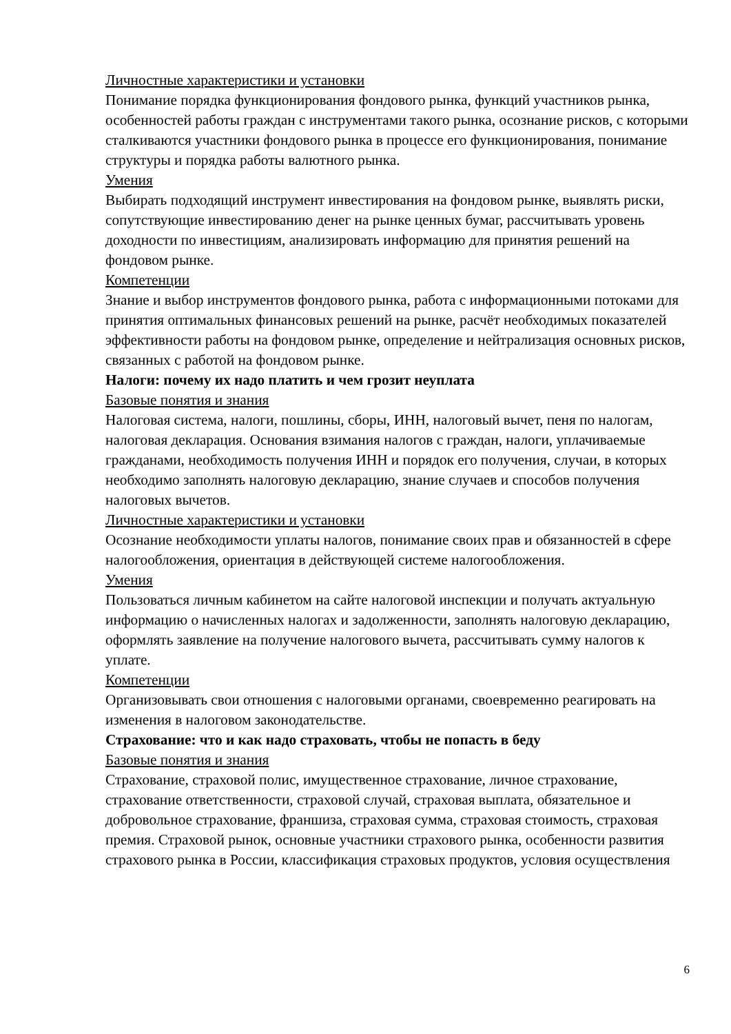Личностные характеристики и установки
Понимание порядка функционирования фондового рынка, функций участников рынка, особенностей работы граждан с инструментами такого рынка, осознание рисков, с которыми сталкиваются участники фондового рынка в процессе его функционирования, понимание структуры и порядка работы валютного рынка.
Умения
Выбирать подходящий инструмент инвестирования на фондовом рынке, выявлять риски, сопутствующие инвестированию денег на рынке ценных бумаг, рассчитывать уровень доходности по инвестициям, анализировать информацию для принятия решений на фондовом рынке.
Компетенции
Знание и выбор инструментов фондового рынка, работа с информационными потоками для принятия оптимальных финансовых решений на рынке, расчёт необходимых показателей эффективности работы на фондовом рынке, определение и нейтрализация основных рисков, связанных с работой на фондовом рынке.
Налоги: почему их надо платить и чем грозит неуплата
Базовые понятия и знания
Налоговая система, налоги, пошлины, сборы, ИНН, налоговый вычет, пеня по налогам, налоговая декларация. Основания взимания налогов с граждан, налоги, уплачиваемые гражданами, необходимость получения ИНН и порядок его получения, случаи, в которых необходимо заполнять налоговую декларацию, знание случаев и способов получения налоговых вычетов.
Личностные характеристики и установки
Осознание необходимости уплаты налогов, понимание своих прав и обязанностей в сфере налогообложения, ориентация в действующей системе налогообложения.
Умения
Пользоваться личным кабинетом на сайте налоговой инспекции и получать актуальную информацию о начисленных налогах и задолженности, заполнять налоговую декларацию, оформлять заявление на получение налогового вычета, рассчитывать сумму налогов к уплате.
Компетенции
Организовывать свои отношения с налоговыми органами, своевременно реагировать на изменения в налоговом законодательстве.
Страхование: что и как надо страховать, чтобы не попасть в беду
Базовые понятия и знания
Страхование, страховой полис, имущественное страхование, личное страхование, страхование ответственности, страховой случай, страховая выплата, обязательное и добровольное страхование, франшиза, страховая сумма, страховая стоимость, страховая премия. Страховой рынок, основные участники страхового рынка, особенности развития страхового рынка в России, классификация страховых продуктов, условия осуществления
6